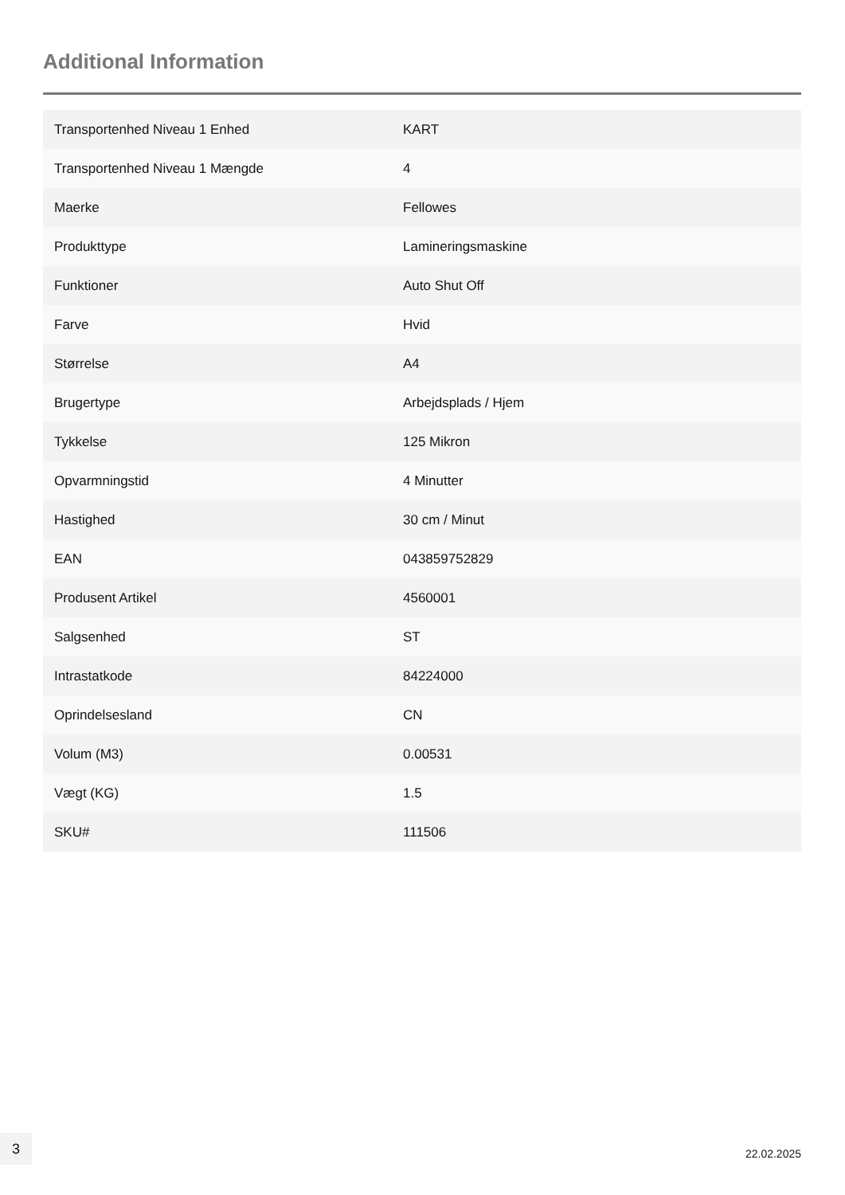Additional Information
| Transportenhed Niveau 1 Enhed | KART |
| Transportenhed Niveau 1 Mængde | 4 |
| Maerke | Fellowes |
| Produkttype | Lamineringsmaskine |
| Funktioner | Auto Shut Off |
| Farve | Hvid |
| Størrelse | A4 |
| Brugertype | Arbejdsplads / Hjem |
| Tykkelse | 125 Mikron |
| Opvarmningstid | 4 Minutter |
| Hastighed | 30 cm / Minut |
| EAN | 043859752829 |
| Produsent Artikel | 4560001 |
| Salgsenhed | ST |
| Intrastatkode | 84224000 |
| Oprindelsesland | CN |
| Volum (M3) | 0.00531 |
| Vægt (KG) | 1.5 |
| SKU# | 111506 |
3
22.02.2025